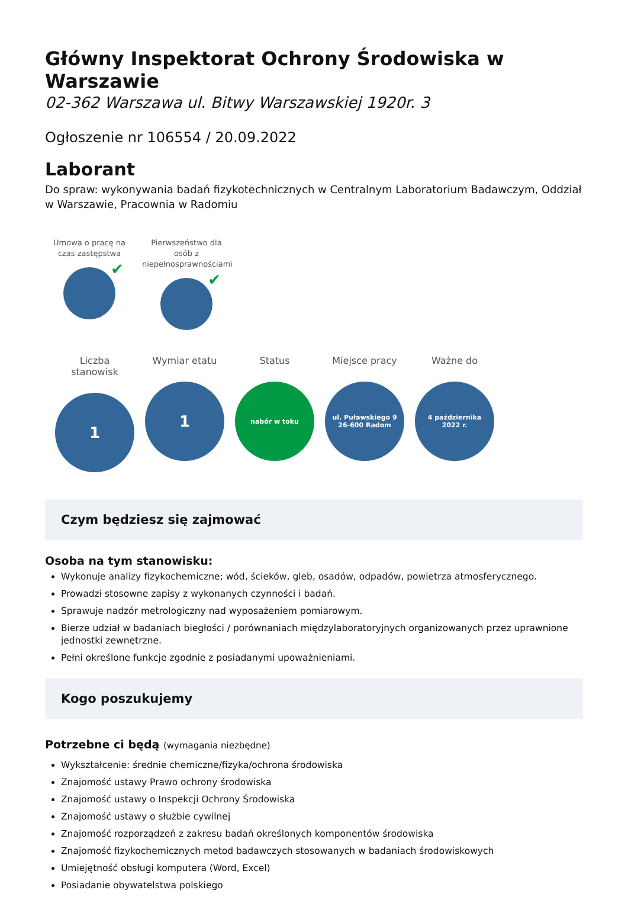Główny Inspektorat Ochrony Środowiska w Warszawie
02-362 Warszawa ul. Bitwy Warszawskiej 1920r. 3
Ogłoszenie nr 106554 / 20.09.2022
Laborant
Do spraw: wykonywania badań fizykotechnicznych w Centralnym Laboratorium Badawczym, Oddział w Warszawie, Pracownia w Radomiu
Umowa o pracę na czas zastępstwa
✔
Pierwszeństwo dla osób z niepełnosprawnościami
✔
Liczba stanowisk
1
Wymiar etatu
1
Status
nabór w toku
Miejsce pracy
ul. Puławskiego 9
26-600 Radom
Ważne do
4 października
2022 r.
Czym będziesz się zajmować
Osoba na tym stanowisku:
Wykonuje analizy fizykochemiczne; wód, ścieków, gleb, osadów, odpadów, powietrza atmosferycznego.
Prowadzi stosowne zapisy z wykonanych czynności i badań.
Sprawuje nadzór metrologiczny nad wyposażeniem pomiarowym.
Bierze udział w badaniach biegłości / porównaniach międzylaboratoryjnych organizowanych przez uprawnione jednostki zewnętrzne.
Pełni określone funkcje zgodnie z posiadanymi upoważnieniami.
Kogo poszukujemy
Potrzebne ci będą (wymagania niezbędne)
Wykształcenie: średnie chemiczne/fizyka/ochrona środowiska
Znajomość ustawy Prawo ochrony środowiska
Znajomość ustawy o Inspekcji Ochrony Środowiska
Znajomość ustawy o służbie cywilnej
Znajomość rozporządzeń z zakresu badań określonych komponentów środowiska
Znajomość fizykochemicznych metod badawczych stosowanych w badaniach środowiskowych
Umiejętność obsługi komputera (Word, Excel)
Posiadanie obywatelstwa polskiego